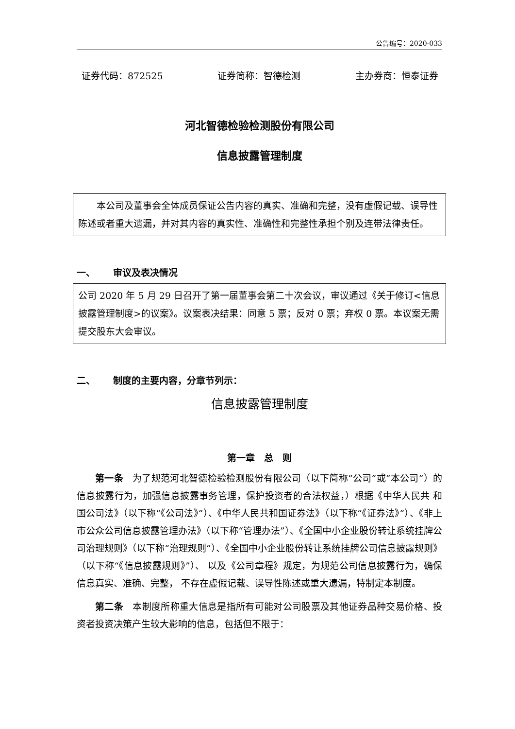公告编号：2020-033
证券代码：872525 证券简称：智德检测 主办券商：恒泰证券
河北智德检验检测股份有限公司
信息披露管理制度
本公司及董事会全体成员保证公告内容的真实、准确和完整，没有虚假记载、误导性陈述或者重大遗漏，并对其内容的真实性、准确性和完整性承担个别及连带法律责任。
一、 审议及表决情况
公司 2020 年 5 月 29 日召开了第一届董事会第二十次会议，审议通过《关于修订<信息披露管理制度>的议案》。议案表决结果：同意 5 票；反对 0 票；弃权 0 票。本议案无需提交股东大会审议。
二、 制度的主要内容，分章节列示：
信息披露管理制度
第一章　总　则
第一条　为了规范河北智德检验检测股份有限公司（以下简称“公司”或“本公司”）的信息披露行为，加强信息披露事务管理，保护投资者的合法权益，）根据《中华人民共 和国公司法》（以下称“《公司法》”）、《中华人民共和国证券法》（以下称“《证券法》”）、《非上市公众公司信息披露管理办法》（以下称“管理办法”）、《全国中小企业股份转让系统挂牌公司治理规则》（以下称“治理规则”）、《全国中小企业股份转让系统挂牌公司信息披露规则》（以下称“《信息披露规则》”）、 以及《公司章程》规定，为规范公司信息披露行为，确保信息真实、准确、完整， 不存在虚假记载、误导性陈述或重大遗漏，特制定本制度。
第二条　本制度所称重大信息是指所有可能对公司股票及其他证券品种交易价格、投资者投资决策产生较大影响的信息，包括但不限于：